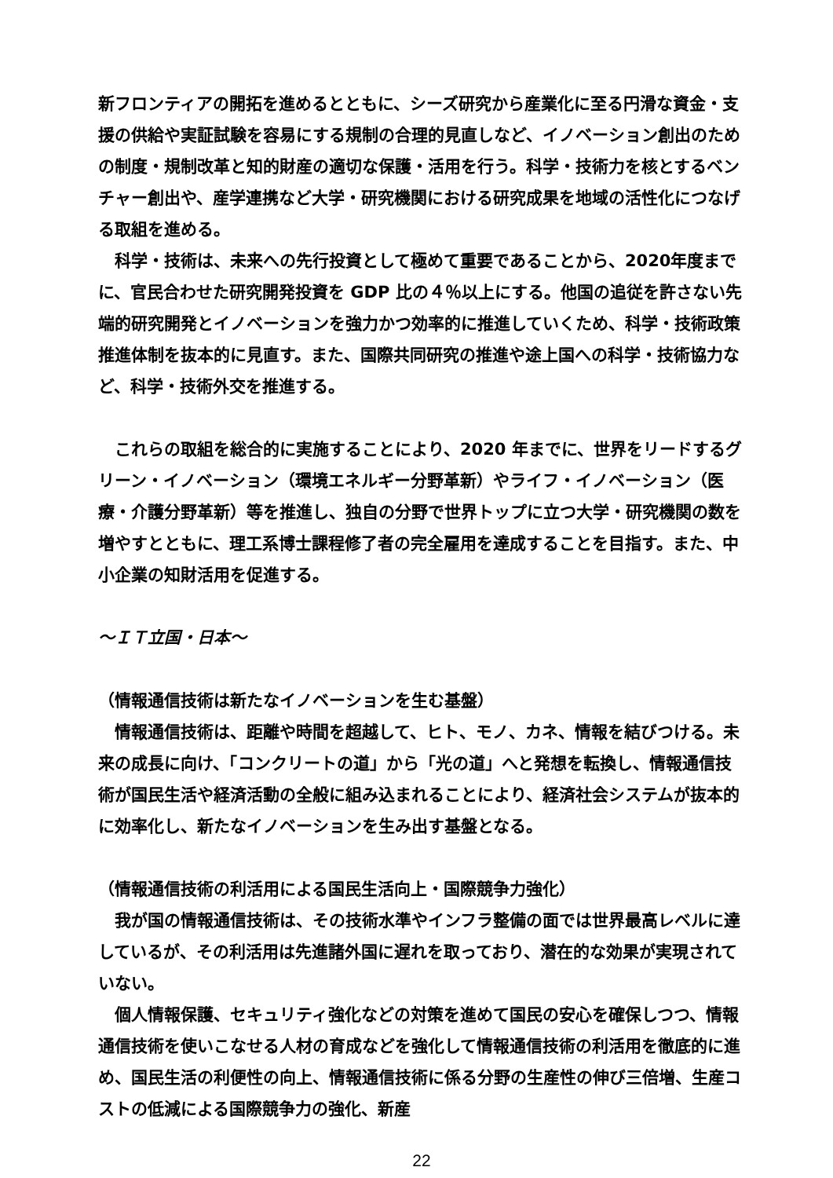新フロンティアの開拓を進めるとともに、シーズ研究から産業化に至る円滑な資金・支援の供給や実証試験を容易にする規制の合理的見直しなど、イノベーション創出のための制度・規制改革と知的財産の適切な保護・活用を行う。科学・技術力を核とするベンチャー創出や、産学連携など大学・研究機関における研究成果を地域の活性化につなげる取組を進める。
科学・技術は、未来への先行投資として極めて重要であることから、2020年度までに、官民合わせた研究開発投資を GDP 比の４％以上にする。他国の追従を許さない先端的研究開発とイノベーションを強力かつ効率的に推進していくため、科学・技術政策推進体制を抜本的に見直す。また、国際共同研究の推進や途上国への科学・技術協力など、科学・技術外交を推進する。
これらの取組を総合的に実施することにより、2020 年までに、世界をリードするグリーン・イノベーション（環境エネルギー分野革新）やライフ・イノベーション（医療・介護分野革新）等を推進し、独自の分野で世界トップに立つ大学・研究機関の数を増やすとともに、理工系博士課程修了者の完全雇用を達成することを目指す。また、中小企業の知財活用を促進する。
～ＩＴ立国・日本～
（情報通信技術は新たなイノベーションを生む基盤）
情報通信技術は、距離や時間を超越して、ヒト、モノ、カネ、情報を結びつける。未来の成長に向け、「コンクリートの道」から「光の道」へと発想を転換し、情報通信技術が国民生活や経済活動の全般に組み込まれることにより、経済社会システムが抜本的に効率化し、新たなイノベーションを生み出す基盤となる。
（情報通信技術の利活用による国民生活向上・国際競争力強化）
我が国の情報通信技術は、その技術水準やインフラ整備の面では世界最高レベルに達しているが、その利活用は先進諸外国に遅れを取っており、潜在的な効果が実現されていない。
個人情報保護、セキュリティ強化などの対策を進めて国民の安心を確保しつつ、情報通信技術を使いこなせる人材の育成などを強化して情報通信技術の利活用を徹底的に進め、国民生活の利便性の向上、情報通信技術に係る分野の生産性の伸び三倍増、生産コストの低減による国際競争力の強化、新産
22